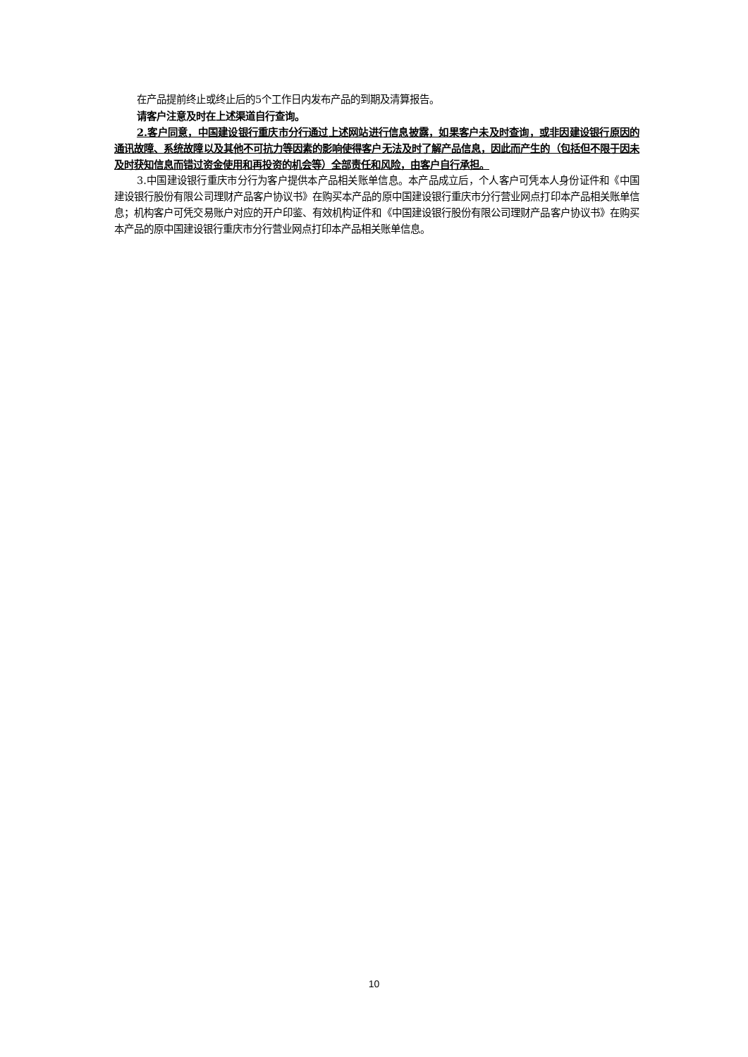在产品提前终止或终止后的5个工作日内发布产品的到期及清算报告。
请客户注意及时在上述渠道自行查询。
2.客户同意，中国建设银行重庆市分行通过上述网站进行信息披露，如果客户未及时查询，或非因建设银行原因的通讯故障、系统故障以及其他不可抗力等因素的影响使得客户无法及时了解产品信息，因此而产生的（包括但不限于因未及时获知信息而错过资金使用和再投资的机会等）全部责任和风险，由客户自行承担。
3.中国建设银行重庆市分行为客户提供本产品相关账单信息。本产品成立后，个人客户可凭本人身份证件和《中国建设银行股份有限公司理财产品客户协议书》在购买本产品的原中国建设银行重庆市分行营业网点打印本产品相关账单信息；机构客户可凭交易账户对应的开户印鉴、有效机构证件和《中国建设银行股份有限公司理财产品客户协议书》在购买本产品的原中国建设银行重庆市分行营业网点打印本产品相关账单信息。
10